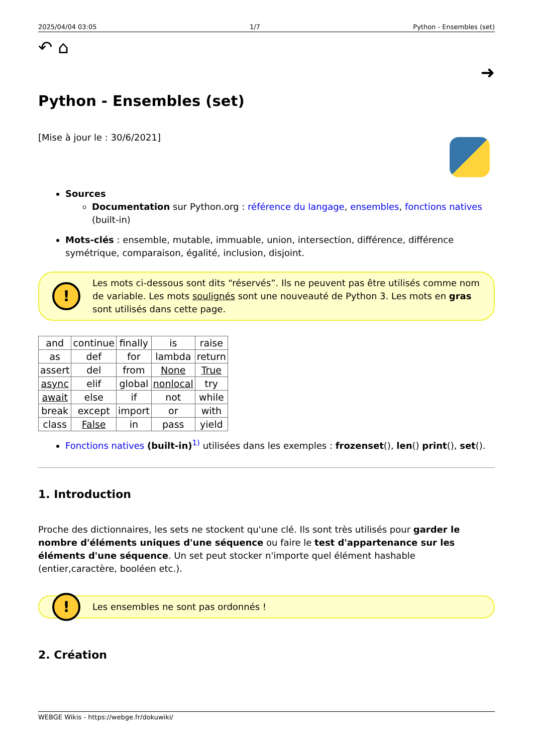2025/04/04 03:05 1/7 Python - Ensembles (set)
↶ ⌂ ➜
Python - Ensembles (set)
[Mise à jour le : 30/6/2021]
Sources
Documentation sur Python.org : référence du langage, ensembles, fonctions natives (built-in)
Mots-clés : ensemble, mutable, immuable, union, intersection, différence, différence symétrique, comparaison, égalité, inclusion, disjoint.
!
Les mots ci-dessous sont dits “réservés”. Ils ne peuvent pas être utilisés comme nom de variable. Les mots soulignés sont une nouveauté de Python 3. Les mots en gras sont utilisés dans cette page.
| and | continue | finally | is | raise |
| as | def | for | lambda | return |
| assert | del | from | None | True |
| async | elif | global | nonlocal | try |
| await | else | if | not | while |
| break | except | import | or | with |
| class | False | in | pass | yield |
Fonctions natives (built-in)<sup>1)</sup> utilisées dans les exemples : frozenset(), len() print(), set().
1. Introduction
Proche des dictionnaires, les sets ne stockent qu'une clé. Ils sont très utilisés pour garder le nombre d'éléments uniques d'une séquence ou faire le test d'appartenance sur les éléments d'une séquence. Un set peut stocker n'importe quel élément hashable (entier,caractère, booléen etc.).
!
Les ensembles ne sont pas ordonnés !
2. Création
WEBGE Wikis - https://webge.fr/dokuwiki/